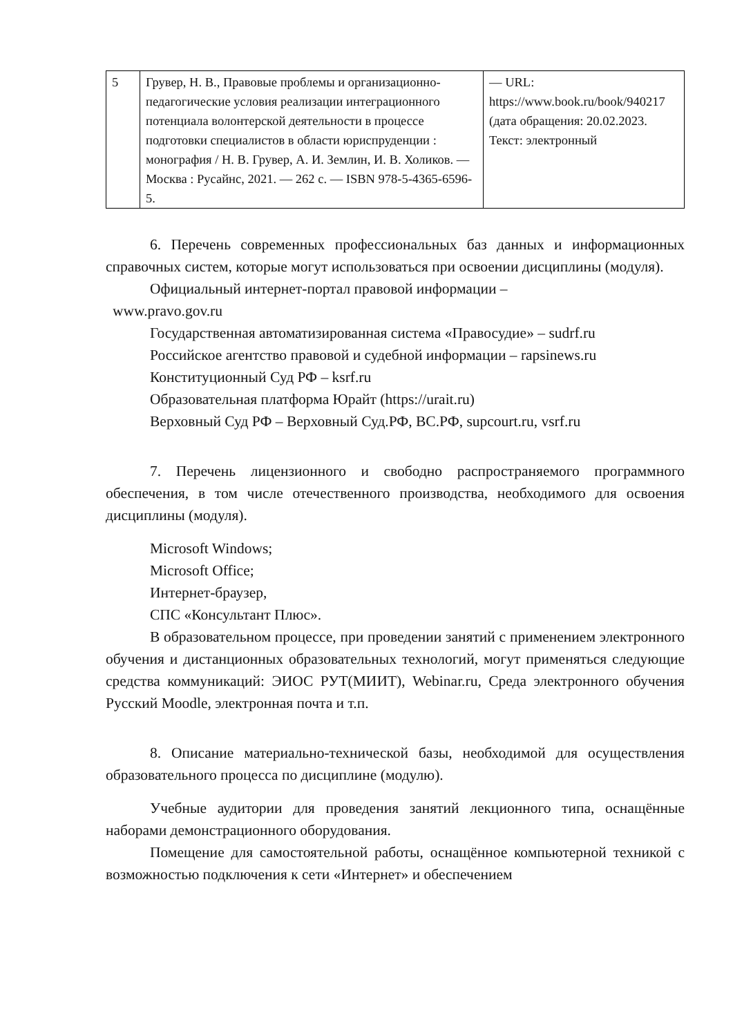| 5 | Грувер, Н. В., Правовые проблемы и организационно-педагогические условия реализации интеграционного потенциала волонтерской деятельности в процессе подготовки специалистов в области юриспруденции : монография / Н. В. Грувер, А. И. Землин, И. В. Холиков. — Москва : Русайнс, 2021. — 262 с. — ISBN 978-5-4365-6596-5. | — URL: https://www.book.ru/book/940217 (дата обращения: 20.02.2023. Текст: электронный |
6. Перечень современных профессиональных баз данных и информационных справочных систем, которые могут использоваться при освоении дисциплины (модуля).
Официальный интернет-портал правовой информации –
www.pravo.gov.ru
Государственная автоматизированная система «Правосудие» – sudrf.ru
Российское агентство правовой и судебной информации – rapsinews.ru
Конституционный Суд РФ – ksrf.ru
Образовательная платформа Юрайт (https://urait.ru)
Верховный Суд РФ – Верховный Суд.РФ, ВС.РФ, supcourt.ru, vsrf.ru
7. Перечень лицензионного и свободно распространяемого программного обеспечения, в том числе отечественного производства, необходимого для освоения дисциплины (модуля).
Microsoft Windows;
Microsoft Office;
Интернет-браузер,
СПС «Консультант Плюс».
В образовательном процессе, при проведении занятий с применением электронного обучения и дистанционных образовательных технологий, могут применяться следующие средства коммуникаций: ЭИОС РУТ(МИИТ), Webinar.ru, Среда электронного обучения Русский Moodle, электронная почта и т.п.
8. Описание материально-технической базы, необходимой для осуществления образовательного процесса по дисциплине (модулю).
Учебные аудитории для проведения занятий лекционного типа, оснащённые наборами демонстрационного оборудования.
Помещение для самостоятельной работы, оснащённое компьютерной техникой с возможностью подключения к сети «Интернет» и обеспечением